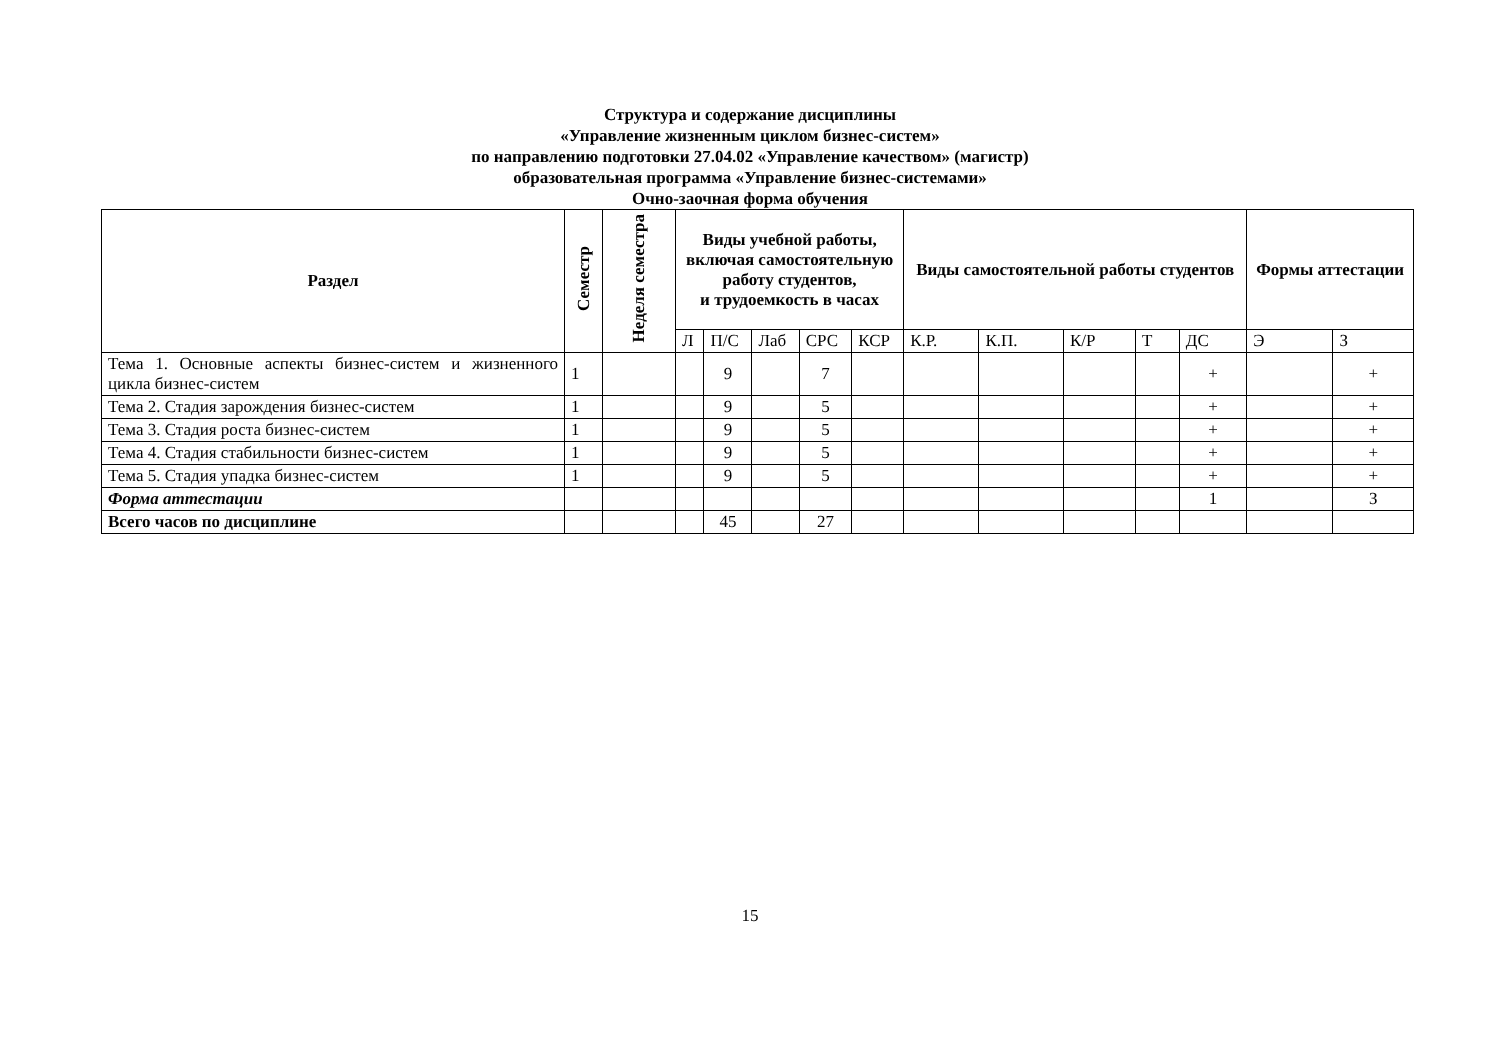Структура и содержание дисциплины
«Управление жизненным циклом бизнес-систем»
по направлению подготовки 27.04.02 «Управление качеством» (магистр)
образовательная программа «Управление бизнес-системами»
Очно-заочная форма обучения
| Раздел | Семестр | Неделя семестра | Виды учебной работы, включая самостоятельную работу студентов, и трудоемкость в часах | | | | | Виды самостоятельной работы студентов | | | | | Формы аттестации | |
| --- | --- | --- | --- | --- | --- | --- | --- | --- | --- | --- | --- | --- | --- | --- |
| | | | Л | П/С | Лаб | СРС | КСР | К.Р. | К.П. | К/Р | Т | ДС | Э | З |
| Тема 1. Основные аспекты бизнес-систем и жизненного цикла бизнес-систем | 1 | | | 9 | | 7 | | | | | | + | | + |
| Тема 2. Стадия зарождения бизнес-систем | 1 | | | 9 | | 5 | | | | | | + | | + |
| Тема 3. Стадия роста бизнес-систем | 1 | | | 9 | | 5 | | | | | | + | | + |
| Тема 4. Стадия стабильности бизнес-систем | 1 | | | 9 | | 5 | | | | | | + | | + |
| Тема 5. Стадия упадка бизнес-систем | 1 | | | 9 | | 5 | | | | | | + | | + |
| Форма аттестации | | | | | | | | | | | | 1 | | З |
| Всего часов по дисциплине | | | | 45 | | 27 | | | | | | | | |
15